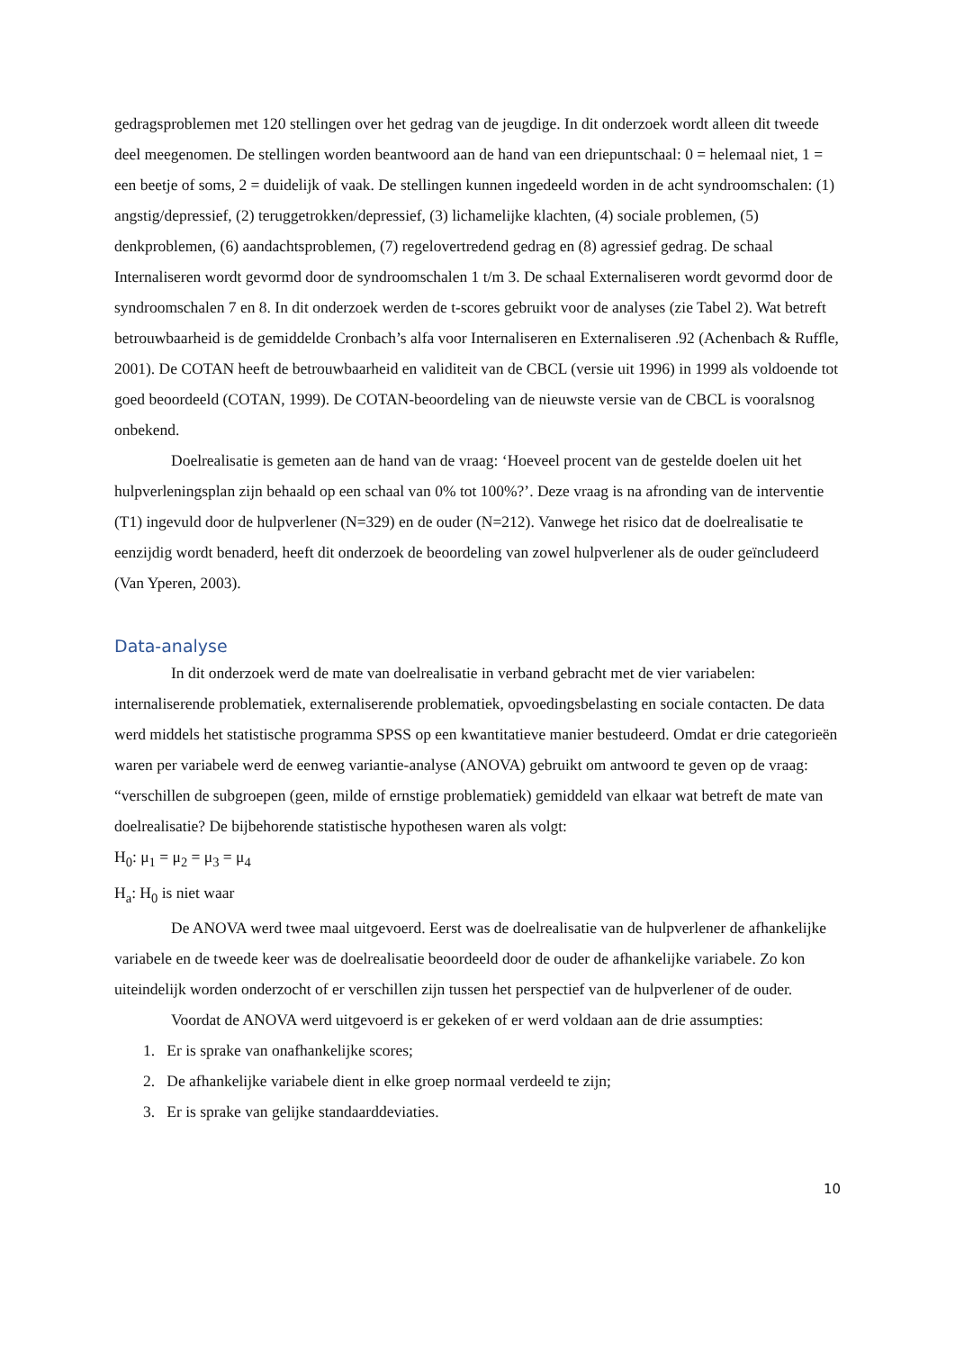gedragsproblemen met 120 stellingen over het gedrag van de jeugdige. In dit onderzoek wordt alleen dit tweede deel meegenomen. De stellingen worden beantwoord aan de hand van een driepuntschaal: 0 = helemaal niet, 1 = een beetje of soms, 2 = duidelijk of vaak. De stellingen kunnen ingedeeld worden in de acht syndroomschalen: (1) angstig/depressief, (2) teruggetrokken/depressief, (3) lichamelijke klachten, (4) sociale problemen, (5) denkproblemen, (6) aandachtsproblemen, (7) regelovertredend gedrag en (8) agressief gedrag. De schaal Internaliseren wordt gevormd door de syndroomschalen 1 t/m 3. De schaal Externaliseren wordt gevormd door de syndroomschalen 7 en 8. In dit onderzoek werden de t-scores gebruikt voor de analyses (zie Tabel 2). Wat betreft betrouwbaarheid is de gemiddelde Cronbach’s alfa voor Internaliseren en Externaliseren .92 (Achenbach & Ruffle, 2001). De COTAN heeft de betrouwbaarheid en validiteit van de CBCL (versie uit 1996) in 1999 als voldoende tot goed beoordeeld (COTAN, 1999). De COTAN-beoordeling van de nieuwste versie van de CBCL is vooralsnog onbekend.
Doelrealisatie is gemeten aan de hand van de vraag: ‘Hoeveel procent van de gestelde doelen uit het hulpverleningsplan zijn behaald op een schaal van 0% tot 100%?’. Deze vraag is na afronding van de interventie (T1) ingevuld door de hulpverlener (N=329) en de ouder (N=212). Vanwege het risico dat de doelrealisatie te eenzijdig wordt benaderd, heeft dit onderzoek de beoordeling van zowel hulpverlener als de ouder geïncludeerd (Van Yperen, 2003).
Data-analyse
In dit onderzoek werd de mate van doelrealisatie in verband gebracht met de vier variabelen: internaliserende problematiek, externaliserende problematiek, opvoedingsbelasting en sociale contacten. De data werd middels het statistische programma SPSS op een kwantitatieve manier bestudeerd. Omdat er drie categorieën waren per variabele werd de eenweg variantie-analyse (ANOVA) gebruikt om antwoord te geven op de vraag: “verschillen de subgroepen (geen, milde of ernstige problematiek) gemiddeld van elkaar wat betreft de mate van doelrealisatie? De bijbehorende statistische hypothesen waren als volgt:
H<sub>0</sub>: μ<sub>1</sub> = μ<sub>2</sub> = μ<sub>3</sub> = μ<sub>4</sub>
H<sub>a</sub>: H<sub>0</sub> is niet waar
De ANOVA werd twee maal uitgevoerd. Eerst was de doelrealisatie van de hulpverlener de afhankelijke variabele en de tweede keer was de doelrealisatie beoordeeld door de ouder de afhankelijke variabele. Zo kon uiteindelijk worden onderzocht of er verschillen zijn tussen het perspectief van de hulpverlener of de ouder.
Voordat de ANOVA werd uitgevoerd is er gekeken of er werd voldaan aan de drie assumpties:
1. Er is sprake van onafhankelijke scores;
2. De afhankelijke variabele dient in elke groep normaal verdeeld te zijn;
3. Er is sprake van gelijke standaarddeviaties.
10